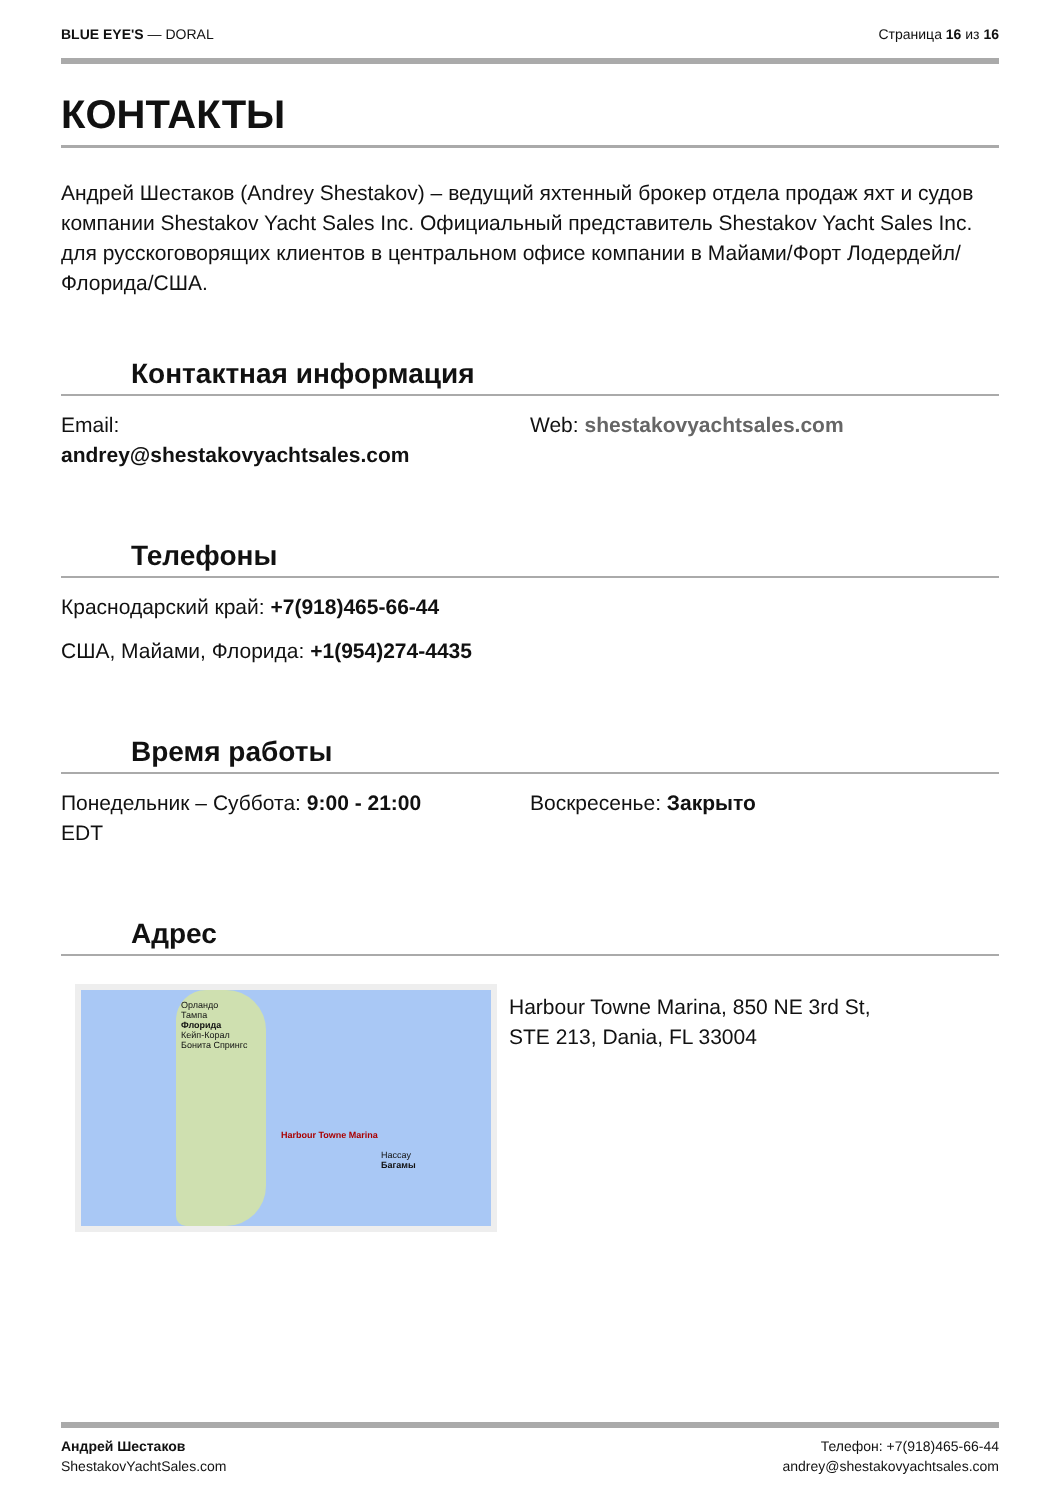BLUE EYE'S — DORAL Страница 16 из 16
КОНТАКТЫ
Андрей Шестаков (Andrey Shestakov) – ведущий яхтенный брокер отдела продаж яхт и судов компании Shestakov Yacht Sales Inc. Официальный представитель Shestakov Yacht Sales Inc. для русскоговорящих клиентов в центральном офисе компании в Майами/Форт Лодердейл/Флорида/США.
Контактная информация
Email:
andrey@shestakovyachtsales.com
Web: shestakovyachtsales.com
Телефоны
Краснодарский край: +7(918)465-66-44
США, Майами, Флорида: +1(954)274-4435
Время работы
Понедельник – Суббота: 9:00 - 21:00
EDT
Воскресенье: Закрыто
Адрес
Орландо
Тампа
Флорида
Кейп-Корал
Бонита Спрингс
Harbour Towne Marina
Нассау
Багамы
Harbour Towne Marina, 850 NE 3rd St,
STE 213, Dania, FL 33004
Андрей Шестаков
ShestakovYachtSales.com
Телефон: +7(918)465-66-44
andrey@shestakovyachtsales.com